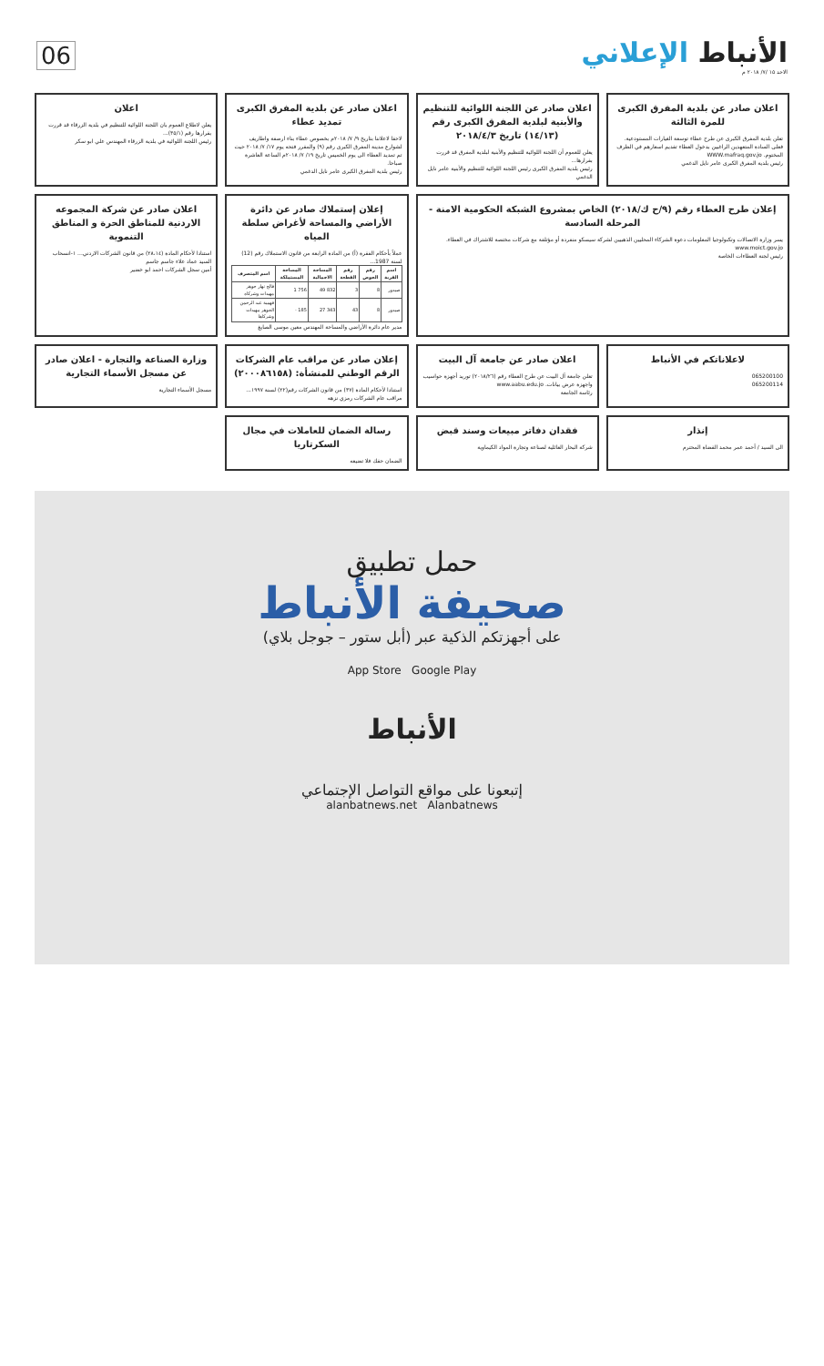الأنباط الإعلاني
الاحد ١٥ /٧/ ٢٠١٨ م
06
اعلان صادر عن بلدية المفرق الكبرى للمرة الثالثة
تعلن بلدية المفرق الكبرى عن طرح عطاء توسعة الغيارات المستودعية. فعلى السادة المتعهدين الراغبين بدخول العطاء تقديم اسعارهم في الظرف المختوم. WWW.mafraq.gov.jo
رئيس بلدية المفرق الكبرى عامر نايل الدغمي
اعلان صادر عن اللجنة اللوائية للتنظيم والأبنية لبلدية المفرق الكبرى رقم (١٤/١٣) تاريخ ٢٠١٨/٤/٣
يعلن للعموم أن اللجنة اللوائية للتنظيم والأبنية لبلدية المفرق قد قررت بقرارها...
رئيس بلدية المفرق الكبرى رئيس اللجنة اللوائية للتنظيم والأبنية عامر نايل الدغمي
اعلان صادر عن بلدية المفرق الكبرى تمديد عطاء
لاحقا لاعلاننا بتاريخ ٩/ ٧/ ٢٠١٨م بخصوص عطاء بناء ارصفة واطاريف لشوارع مدينة المفرق الكبرى رقم (٩) والمقرر فتحه يوم ١٧/ ٧/ ٢٠١٨ حيث تم تمديد العطاء الى يوم الخميس تاريخ ١٩/ ٧/ ٢٠١٨م الساعة العاشرة صباحا.
رئيس بلدية المفرق الكبرى عامر نايل الدغمي
اعلان
يعلن لاطلاع العموم بان اللجنة اللوائية للتنظيم في بلدية الزرقاء قد قررت بقرارها رقم (٣٥/١)...
رئيس اللجنة اللوائية في بلدية الزرقاء المهندس علي ابو سكر
إعلان طرح العطاء رقم (٩/ح ك/٢٠١٨) الخاص بمشروع الشبكة الحكومية الامنة - المرحلة السادسة
يسر وزارة الاتصالات وتكنولوجيا المعلومات دعوة الشركاء المحليين الذهبيين لشركة سيسكو منفردة أو مؤتلفة مع شركات مختصة للاشتراك في العطاء. www.moict.gov.jo
رئيس لجنة العطاءات الخاصة
إعلان إستملاك صادر عن دائرة الأراضي والمساحة لأغراض سلطة المياه
عملاً بأحكام الفقرة (أ) من المادة الرابعة من قانون الاستملاك رقم (12) لسنة 1987...
| اسم القرية | رقم الحوض | رقم القطعة | المساحة الاجمالية | المساحة المستملكة | اسم المتصرف |
| --- | --- | --- | --- | --- | --- |
| صيدور | 8 | 3 | 832 49 | 756 1 | فالح نهار جوهر مهيدات وشركاه |
| صيدور | 8 | 43 | 343 27 | 185 - | فهمية عبد الرحمن الجوهر مهيدات وشركاها |
مدير عام دائرة الأراضي والمساحة المهندس معين موسى الصايغ
اعلان صادر عن شركة المجموعه الاردنية للمناطق الحرة و المناطق التنموية
استنادا لأحكام المادة (٢٨،١٤) من قانون الشركات الاردني... ١-انسحاب السيد عماد علاء جاسم جاسم
أمين سجل الشركات احمد ابو خضير
لاعلاناتكم في الأنباط
065200100
065200114
اعلان صادر عن جامعة آل البيت
تعلن جامعة آل البيت عن طرح العطاء رقم (٢٠١٨/٢٦) توريد أجهزة حواسيب واجهزة عرض بيانات. www.aabu.edu.jo
رئاسة الجامعة
إعلان صادر عن مراقب عام الشركات الرقم الوطني للمنشأة: (٢٠٠٠٨٦١٥٨)
استنادا لأحكام المادة (٣٧) من قانون الشركات رقم(٢٢) لسنة ١٩٩٧...
مراقب عام الشركات رمزي نزهه
وزارة الصناعة والتجارة - اعلان صادر عن مسجل الأسماء التجارية
مسجل الأسماء التجارية
إنذار
الى السيد / أحمد عمر محمد القضاة المحترم
فقدان دفاتر مبيعات وسند قبض
شركة البحار العائلية لصناعة وتجارة المواد الكيماوية
رسالة الضمان للعاملات في مجال السكرتاريا
الضمان حقك فلا تضيعه
حمل تطبيق
صحيفة الأنباط
على أجهزتكم الذكية عبر (أبل ستور – جوجل بلاي)
App Store Google Play
الأنباط
إتبعونا على مواقع التواصل الإجتماعي
alanbatnews.net Alanbatnews